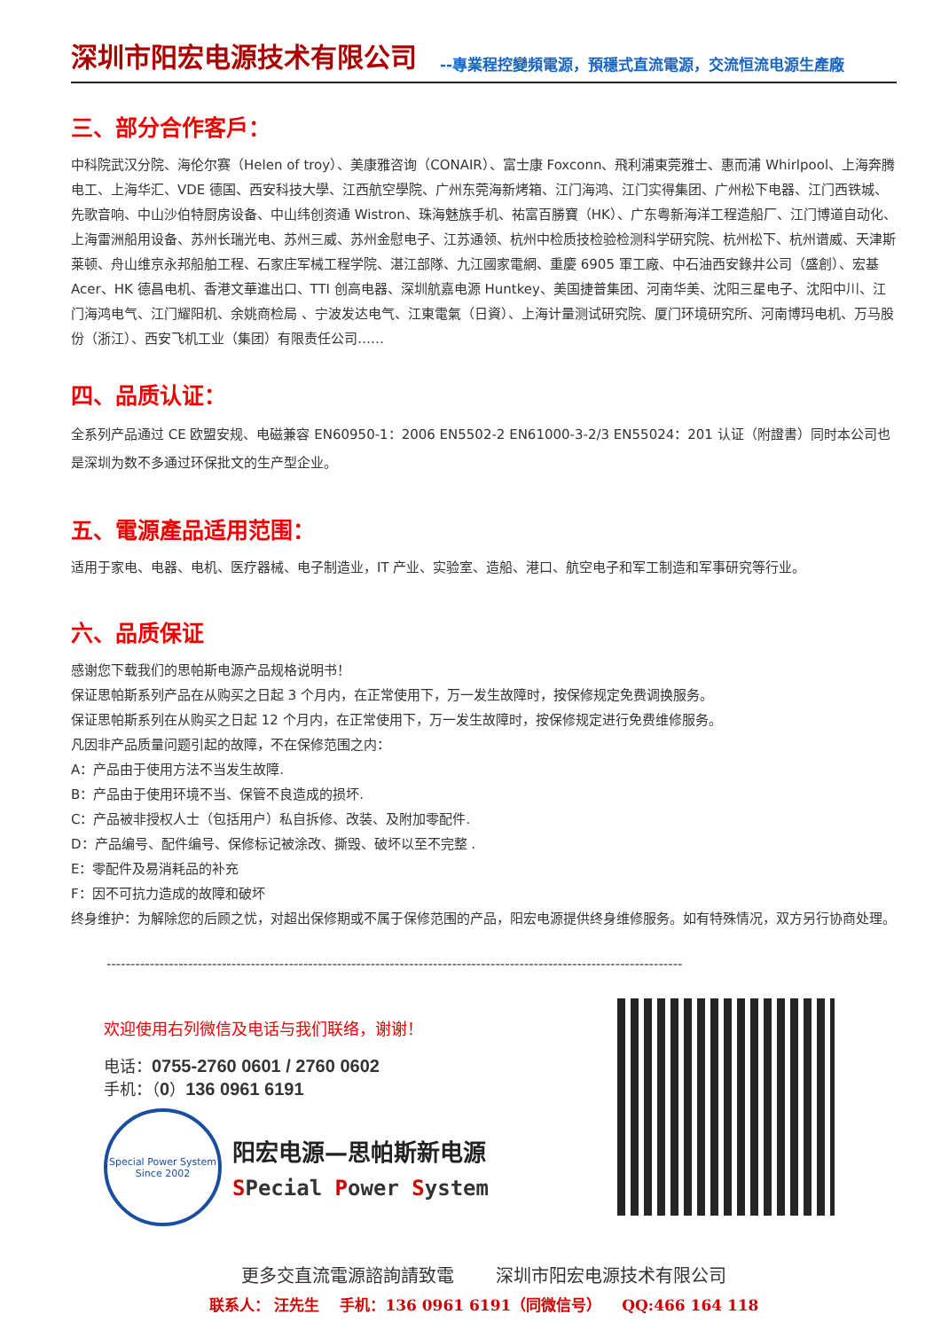深圳市阳宏电源技术有限公司 --專業程控變頻電源，預穩式直流電源，交流恒流电源生產廠
三、部分合作客戶：
中科院武汉分院、海伦尔赛（Helen of troy）、美康雅咨询（CONAIR）、富士康 Foxconn、飛利浦東莞雅士、惠而浦 Whirlpool、上海奔腾电工、上海华汇、VDE 德国、西安科技大學、江西航空學院、广州东莞海新烤箱、江门海鸿、江门实得集团、广州松下电器、江门西铁城、先歌音响、中山沙伯特厨房设备、中山纬创资通 Wistron、珠海魅族手机、祐富百勝寶（HK）、广东粤新海洋工程造船厂、江门博道自动化、上海雷洲船用设备、苏州长瑞光电、苏州三威、苏州金慰电子、江苏通领、杭州中检质技检验检测科学研究院、杭州松下、杭州谱威、天津斯莱顿、舟山维京永邦船舶工程、石家庄军械工程学院、湛江部隊、九江國家電網、重慶 6905 軍工廠、中石油西安錄井公司（盛創）、宏基 Acer、HK 德昌电机、香港文華進出口、TTI 创高电器、深圳航嘉电源 Huntkey、美国捷普集团、河南华美、沈阳三星电子、沈阳中川、江门海鸿电气、江门耀阳机、余姚商检局 、宁波发达电气、江東電氣（日資）、上海计量测试研究院、厦门环境研究所、河南博玛电机、万马股份（浙江）、西安飞机工业（集团）有限责任公司……
四、品质认证：
全系列产品通过 CE 欧盟安规、电磁兼容 EN60950-1：2006 EN5502-2 EN61000-3-2/3 EN55024：201 认证（附證書）同时本公司也是深圳为数不多通过环保批文的生产型企业。
五、電源產品适用范围：
适用于家电、电器、电机、医疗器械、电子制造业，IT 产业、实验室、造船、港口、航空电子和军工制造和军事研究等行业。
六、品质保证
感谢您下载我们的思帕斯电源产品规格说明书！
保证思帕斯系列产品在从购买之日起 3 个月内，在正常使用下，万一发生故障时，按保修规定免费调换服务。
保证思帕斯系列在从购买之日起 12 个月内，在正常使用下，万一发生故障时，按保修规定进行免费维修服务。
凡因非产品质量问题引起的故障，不在保修范围之内：
A：产品由于使用方法不当发生故障.
B：产品由于使用环境不当、保管不良造成的损坏.
C：产品被非授权人士（包括用户）私自拆修、改装、及附加零配件.
D：产品编号、配件编号、保修标记被涂改、撕毁、破坏以至不完整 .
E：零配件及易消耗品的补充
F：因不可抗力造成的故障和破坏
终身维护：为解除您的后顾之忧，对超出保修期或不属于保修范围的产品，阳宏电源提供终身维修服务。如有特殊情况，双方另行协商处理。
------------------------------------------------------------------------------------------------------------------------
欢迎使用右列微信及电话与我们联络，谢谢！
电话：0755-2760 0601 / 2760 0602
手机：（0）136 0961 6191
Special Power System
Since 2002
阳宏电源—思帕斯新电源
SPecial Power System
更多交直流電源諮詢請致電 　　深圳市阳宏电源技术有限公司
联系人： 汪先生 　手机：136 0961 6191（同微信号） 　QQ:466 164 118